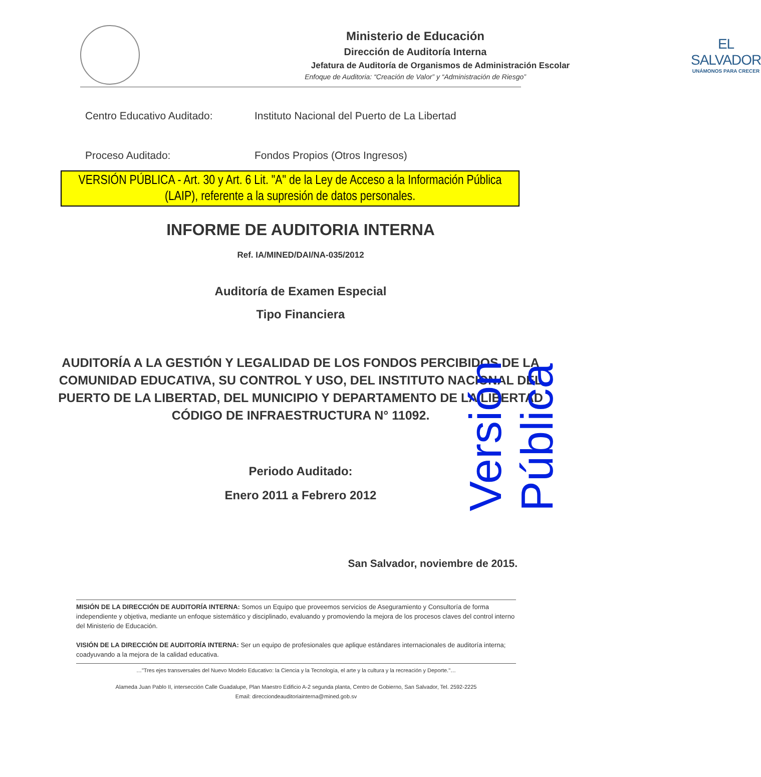Ministerio de Educación
Dirección de Auditoría Interna
Jefatura de Auditoría de Organismos de Administración Escolar
Enfoque de Auditoria: “Creación de Valor” y “Administración de Riesgo”
EL SALVADOR
UNÁMONOS PARA CRECER
Centro Educativo Auditado: Instituto Nacional del Puerto de La Libertad
Proceso Auditado: Fondos Propios (Otros Ingresos)
VERSIÓN PÚBLICA - Art. 30 y Art. 6 Lit. "A" de la Ley de Acceso a la Información Pública (LAIP), referente a la supresión de datos personales.
INFORME DE AUDITORIA INTERNA
Ref. IA/MINED/DAI/NA-035/2012
Auditoría de Examen Especial
Tipo Financiera
AUDITORÍA A LA GESTIÓN Y LEGALIDAD DE LOS FONDOS PERCIBIDOS DE LA COMUNIDAD EDUCATIVA, SU CONTROL Y USO, DEL INSTITUTO NACIONAL DEL PUERTO DE LA LIBERTAD, DEL MUNICIPIO Y DEPARTAMENTO DE LA LIBERTAD CÓDIGO DE INFRAESTRUCTURA N° 11092.
Periodo Auditado:
Enero 2011 a Febrero 2012
San Salvador, noviembre de 2015.
MISIÓN DE LA DIRECCIÓN DE AUDITORÍA INTERNA: Somos un Equipo que proveemos servicios de Aseguramiento y Consultoría de forma independiente y objetiva, mediante un enfoque sistemático y disciplinado, evaluando y promoviendo la mejora de los procesos claves del control interno del Ministerio de Educación.
VISIÓN DE LA DIRECCIÓN DE AUDITORÍA INTERNA: Ser un equipo de profesionales que aplique estándares internacionales de auditoría interna; coadyuvando a la mejora de la calidad educativa.
…"Tres ejes transversales del Nuevo Modelo Educativo: la Ciencia y la Tecnología, el arte y la cultura y la recreación y Deporte."…
Alameda Juan Pablo II, intersección Calle Guadalupe, Plan Maestro Edificio A-2 segunda planta, Centro de Gobierno, San Salvador, Tel. 2592-2225
Email: direcciondeauditoriainterna@mined.gob.sv
Versión Pública